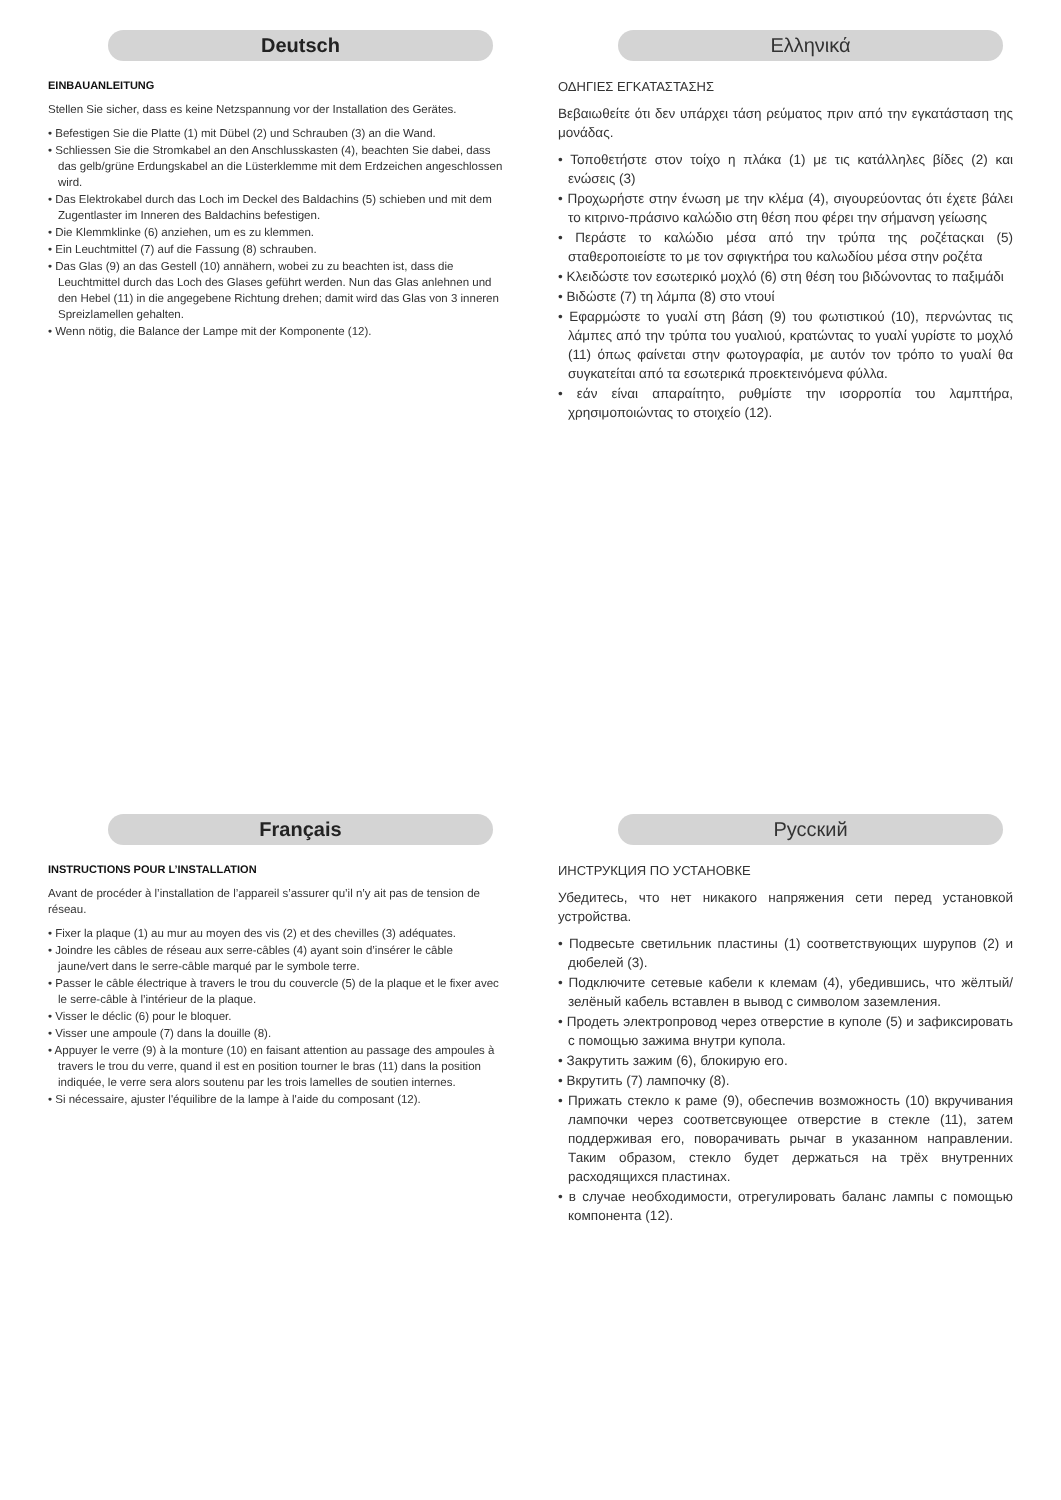Deutsch
EINBAUANLEITUNG
Stellen Sie sicher, dass es keine Netzspannung vor der Installation des Gerätes.
• Befestigen Sie die Platte (1) mit Dübel (2) und Schrauben (3) an die Wand.
• Schliessen Sie die Stromkabel an den Anschlusskasten (4), beachten Sie dabei, dass das gelb/grüne Erdungskabel an die Lüsterklemme mit dem Erdzeichen angeschlossen wird.
• Das Elektrokabel durch das Loch im Deckel des Baldachins (5) schieben und mit dem Zugentlaster im Inneren des Baldachins befestigen.
• Die Klemmklinke (6) anziehen, um es zu klemmen.
• Ein Leuchtmittel (7) auf die Fassung (8) schrauben.
• Das Glas (9) an das Gestell (10) annähern, wobei zu zu beachten ist, dass die Leuchtmittel durch das Loch des Glases geführt werden. Nun das Glas anlehnen und den Hebel (11) in die angegebene Richtung drehen; damit wird das Glas von 3 inneren Spreizlamellen gehalten.
• Wenn nötig, die Balance der Lampe mit der Komponente (12).
Ελληνικά
ΟΔΗΓΙΕΣ ΕΓΚΑΤΑΣΤΑΣΗΣ
Βεβαιωθείτε ότι δεν υπάρχει τάση ρεύματος πριν από την εγκατάσταση της μονάδας.
• Τοποθετήστε στον τοίχο η πλάκα (1) με τις κατάλληλες βίδες (2) και ενώσεις (3)
• Προχωρήστε στην ένωση με την κλέμα (4), σιγουρεύοντας ότι έχετε βάλει το κιτρινο-πράσινο καλώδιο στη θέση που φέρει την σήμανση γείωσης
• Περάστε το καλώδιο μέσα από την τρύπα της ροζέταςκαι (5) σταθεροποιείστε το με τον σφιγκτήρα του καλωδίου μέσα στην ροζέτα
• Κλειδώστε τον εσωτερικό μοχλό (6) στη θέση του βιδώνοντας το παξιμάδι
• Βιδώστε (7) τη λάμπα (8) στο ντουί
• Εφαρμώστε το γυαλί στη βάση (9) του φωτιστικού (10), περνώντας τις λάμπες από την τρύπα του γυαλιού, κρατώντας το γυαλί γυρίστε το μοχλό (11) όπως φαίνεται στην φωτογραφία, με αυτόν τον τρόπο το γυαλί θα συγκατείται από τα εσωτερικά προεκτεινόμενα φύλλα.
• εάν είναι απαραίτητο, ρυθμίστε την ισορροπία του λαμπτήρα, χρησιμοποιώντας το στοιχείο (12).
Français
INSTRUCTIONS POUR L’INSTALLATION
Avant de procéder à l’installation de l’appareil s’assurer qu’il n’y ait pas de tension de réseau.
• Fixer la plaque (1) au mur au moyen des vis (2) et des chevilles (3) adéquates.
• Joindre les câbles de réseau aux serre-câbles (4) ayant soin d’insérer le câble jaune/vert dans le serre-câble marqué par le symbole terre.
• Passer le câble électrique à travers le trou du couvercle (5) de la plaque et le fixer avec le serre-câble à l’intérieur de la plaque.
• Visser le déclic (6) pour le bloquer.
• Visser une ampoule (7) dans la douille (8).
• Appuyer le verre (9) à la monture (10) en faisant attention au passage des ampoules à travers le trou du verre, quand il est en position tourner le bras (11) dans la position indiquée, le verre sera alors soutenu par les trois lamelles de soutien internes.
• Si nécessaire, ajuster l'équilibre de la lampe à l'aide du composant (12).
Русский
ИНСТРУКЦИЯ ПО УСТАНОВКЕ
Убедитесь, что нет никакого напряжения сети перед установкой устройства.
• Подвесьте светильник пластины (1) соответствующих шурупов (2) и дюбелей (3).
• Подключите сетевые кабели к клемам (4), убедившись, что жёлтый/зелёный кабель вставлен в вывод с символом заземления.
• Продеть электропровод через отверстие в куполе (5) и зафиксировать с помощью зажима внутри купола.
• Закрутить зажим (6), блокирую его.
• Вкрутить (7) лампочку (8).
• Прижать стекло к раме (9), обеспечив возможность (10) вкручивания лампочки через соответсвующее отверстие в стекле (11), затем поддерживая его, поворачивать рычаг в указанном направлении. Таким образом, стекло будет держаться на трёх внутренних расходящихся пластинах.
• в случае необходимости, отрегулировать баланс лампы с помощью компонента (12).